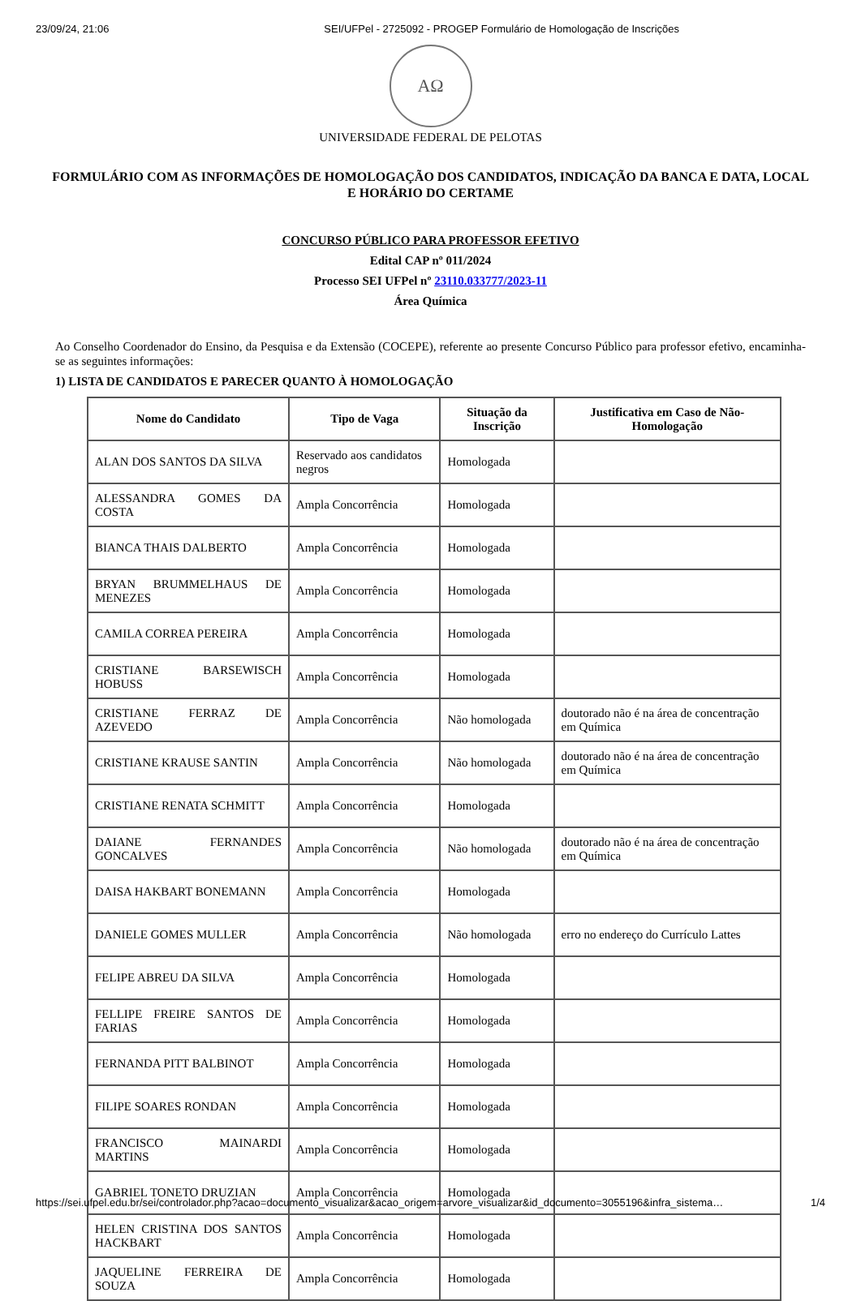23/09/24, 21:06 SEI/UFPel - 2725092 - PROGEP Formulário de Homologação de Inscrições
AΩ
UNIVERSIDADE FEDERAL DE PELOTAS
FORMULÁRIO COM AS INFORMAÇÕES DE HOMOLOGAÇÃO DOS CANDIDATOS, INDICAÇÃO DA BANCA E DATA, LOCAL E HORÁRIO DO CERTAME
CONCURSO PÚBLICO PARA PROFESSOR EFETIVO
Edital CAP nº 011/2024
Processo SEI UFPel nº 23110.033777/2023-11
Área Química
Ao Conselho Coordenador do Ensino, da Pesquisa e da Extensão (COCEPE), referente ao presente Concurso Público para professor efetivo, encaminha-se as seguintes informações:
1) LISTA DE CANDIDATOS E PARECER QUANTO À HOMOLOGAÇÃO
| Nome do Candidato | Tipo de Vaga | Situação da Inscrição | Justificativa em Caso de Não-Homologação |
| --- | --- | --- | --- |
| ALAN DOS SANTOS DA SILVA | Reservado aos candidatos negros | Homologada | |
| ALESSANDRA GOMES DA COSTA | Ampla Concorrência | Homologada | |
| BIANCA THAIS DALBERTO | Ampla Concorrência | Homologada | |
| BRYAN BRUMMELHAUS DE MENEZES | Ampla Concorrência | Homologada | |
| CAMILA CORREA PEREIRA | Ampla Concorrência | Homologada | |
| CRISTIANE BARSEWISCH HOBUSS | Ampla Concorrência | Homologada | |
| CRISTIANE FERRAZ DE AZEVEDO | Ampla Concorrência | Não homologada | doutorado não é na área de concentração em Química |
| CRISTIANE KRAUSE SANTIN | Ampla Concorrência | Não homologada | doutorado não é na área de concentração em Química |
| CRISTIANE RENATA SCHMITT | Ampla Concorrência | Homologada | |
| DAIANE FERNANDES GONCALVES | Ampla Concorrência | Não homologada | doutorado não é na área de concentração em Química |
| DAISA HAKBART BONEMANN | Ampla Concorrência | Homologada | |
| DANIELE GOMES MULLER | Ampla Concorrência | Não homologada | erro no endereço do Currículo Lattes |
| FELIPE ABREU DA SILVA | Ampla Concorrência | Homologada | |
| FELLIPE FREIRE SANTOS DE FARIAS | Ampla Concorrência | Homologada | |
| FERNANDA PITT BALBINOT | Ampla Concorrência | Homologada | |
| FILIPE SOARES RONDAN | Ampla Concorrência | Homologada | |
| FRANCISCO MAINARDI MARTINS | Ampla Concorrência | Homologada | |
| GABRIEL TONETO DRUZIAN | Ampla Concorrência | Homologada | |
| HELEN CRISTINA DOS SANTOS HACKBART | Ampla Concorrência | Homologada | |
| JAQUELINE FERREIRA DE SOUZA | Ampla Concorrência | Homologada | |
https://sei.ufpel.edu.br/sei/controlador.php?acao=documento_visualizar&acao_origem=arvore_visualizar&id_documento=3055196&infra_sistema… 1/4